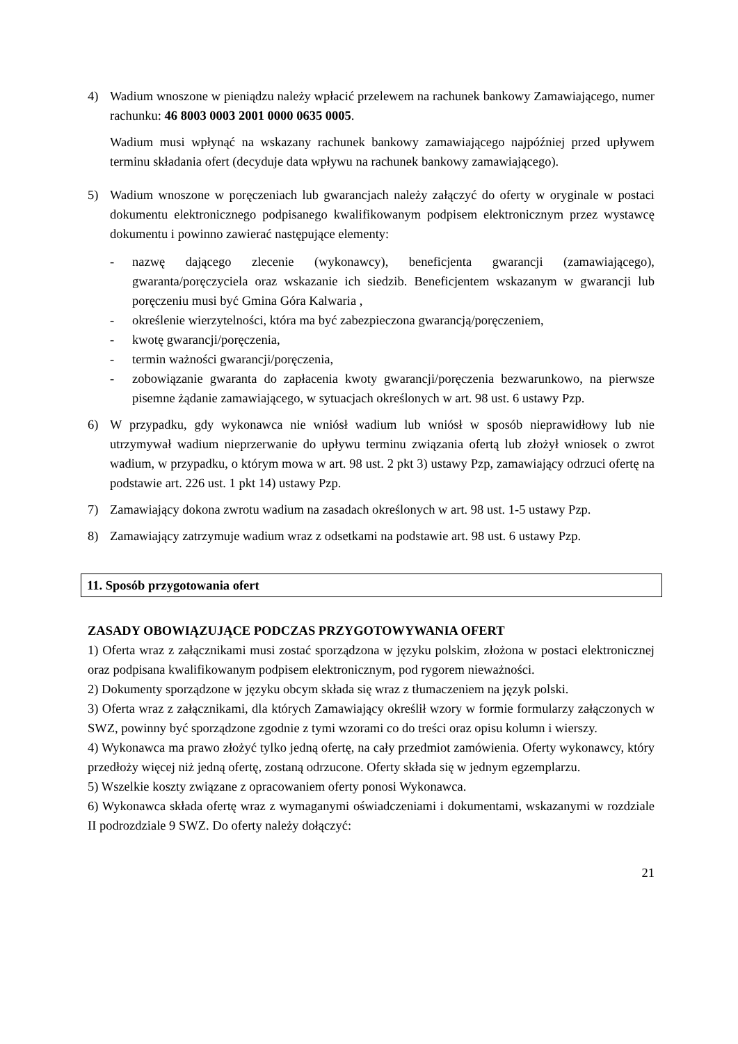4) Wadium wnoszone w pieniądzu należy wpłacić przelewem na rachunek bankowy Zamawiającego, numer rachunku: 46 8003 0003 2001 0000 0635 0005.
Wadium musi wpłynąć na wskazany rachunek bankowy zamawiającego najpóźniej przed upływem terminu składania ofert (decyduje data wpływu na rachunek bankowy zamawiającego).
5) Wadium wnoszone w poręczeniach lub gwarancjach należy załączyć do oferty w oryginale w postaci dokumentu elektronicznego podpisanego kwalifikowanym podpisem elektronicznym przez wystawcę dokumentu i powinno zawierać następujące elementy:
- nazwę dającego zlecenie (wykonawcy), beneficjenta gwarancji (zamawiającego), gwaranta/poręczyciela oraz wskazanie ich siedzib. Beneficjentem wskazanym w gwarancji lub poręczeniu musi być Gmina Góra Kalwaria ,
- określenie wierzytelności, która ma być zabezpieczona gwarancją/poręczeniem,
- kwotę gwarancji/poręczenia,
- termin ważności gwarancji/poręczenia,
- zobowiązanie gwaranta do zapłacenia kwoty gwarancji/poręczenia bezwarunkowo, na pierwsze pisemne żądanie zamawiającego, w sytuacjach określonych w art. 98 ust. 6 ustawy Pzp.
6) W przypadku, gdy wykonawca nie wniósł wadium lub wniósł w sposób nieprawidłowy lub nie utrzymywał wadium nieprzerwanie do upływu terminu związania ofertą lub złożył wniosek o zwrot wadium, w przypadku, o którym mowa w art. 98 ust. 2 pkt 3) ustawy Pzp, zamawiający odrzuci ofertę na podstawie art. 226 ust. 1 pkt 14) ustawy Pzp.
7) Zamawiający dokona zwrotu wadium na zasadach określonych w art. 98 ust. 1-5 ustawy Pzp.
8) Zamawiający zatrzymuje wadium wraz z odsetkami na podstawie art. 98 ust. 6 ustawy Pzp.
11. Sposób przygotowania ofert
ZASADY OBOWIĄZUJĄCE PODCZAS PRZYGOTOWYWANIA OFERT
1) Oferta wraz z załącznikami musi zostać sporządzona w języku polskim, złożona w postaci elektronicznej oraz podpisana kwalifikowanym podpisem elektronicznym, pod rygorem nieważności.
2) Dokumenty sporządzone w języku obcym składa się wraz z tłumaczeniem na język polski.
3) Oferta wraz z załącznikami, dla których Zamawiający określił wzory w formie formularzy załączonych w SWZ, powinny być sporządzone zgodnie z tymi wzorami co do treści oraz opisu kolumn i wierszy.
4) Wykonawca ma prawo złożyć tylko jedną ofertę, na cały przedmiot zamówienia. Oferty wykonawcy, który przedłoży więcej niż jedną ofertę, zostaną odrzucone. Oferty składa się w jednym egzemplarzu.
5) Wszelkie koszty związane z opracowaniem oferty ponosi Wykonawca.
6) Wykonawca składa ofertę wraz z wymaganymi oświadczeniami i dokumentami, wskazanymi w rozdziale II podrozdziale 9 SWZ. Do oferty należy dołączyć:
21